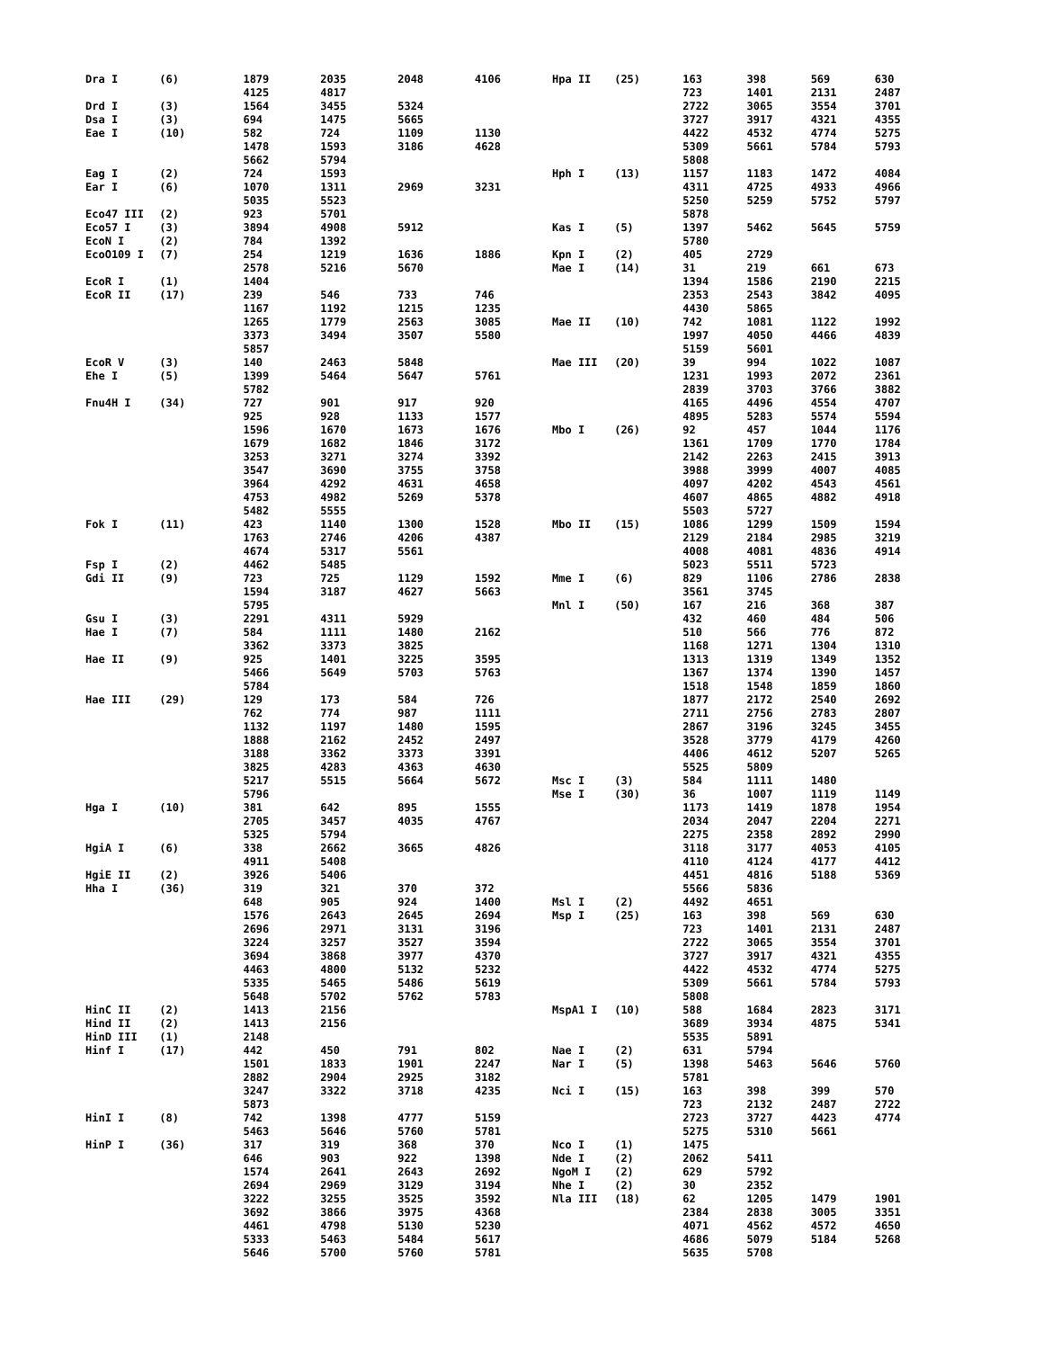| Dra I | (6) | 1879 | 2035 | 2048 | 4106 |
| | | 4125 | 4817 | | |
| Drd I | (3) | 1564 | 3455 | 5324 | |
| Dsa I | (3) | 694 | 1475 | 5665 | |
| Eae I | (10) | 582 | 724 | 1109 | 1130 |
| | | 1478 | 1593 | 3186 | 4628 |
| | | 5662 | 5794 | | |
| Eag I | (2) | 724 | 1593 | | |
| Ear I | (6) | 1070 | 1311 | 2969 | 3231 |
| | | 5035 | 5523 | | |
| Eco47 III | (2) | 923 | 5701 | | |
| Eco57 I | (3) | 3894 | 4908 | 5912 | |
| EcoN I | (2) | 784 | 1392 | | |
| EcoO109 I | (7) | 254 | 1219 | 1636 | 1886 |
| | | 2578 | 5216 | 5670 | |
| EcoR I | (1) | 1404 | | | |
| EcoR II | (17) | 239 | 546 | 733 | 746 |
| | | 1167 | 1192 | 1215 | 1235 |
| | | 1265 | 1779 | 2563 | 3085 |
| | | 3373 | 3494 | 3507 | 5580 |
| | | 5857 | | | |
| EcoR V | (3) | 140 | 2463 | 5848 | |
| Ehe I | (5) | 1399 | 5464 | 5647 | 5761 |
| | | 5782 | | | |
| Fnu4H I | (34) | 727 | 901 | 917 | 920 |
| | | 925 | 928 | 1133 | 1577 |
| | | 1596 | 1670 | 1673 | 1676 |
| | | 1679 | 1682 | 1846 | 3172 |
| | | 3253 | 3271 | 3274 | 3392 |
| | | 3547 | 3690 | 3755 | 3758 |
| | | 3964 | 4292 | 4631 | 4658 |
| | | 4753 | 4982 | 5269 | 5378 |
| | | 5482 | 5555 | | |
| Fok I | (11) | 423 | 1140 | 1300 | 1528 |
| | | 1763 | 2746 | 4206 | 4387 |
| | | 4674 | 5317 | 5561 | |
| Fsp I | (2) | 4462 | 5485 | | |
| Gdi II | (9) | 723 | 725 | 1129 | 1592 |
| | | 1594 | 3187 | 4627 | 5663 |
| | | 5795 | | | |
| Gsu I | (3) | 2291 | 4311 | 5929 | |
| Hae I | (7) | 584 | 1111 | 1480 | 2162 |
| | | 3362 | 3373 | 3825 | |
| Hae II | (9) | 925 | 1401 | 3225 | 3595 |
| | | 5466 | 5649 | 5703 | 5763 |
| | | 5784 | | | |
| Hae III | (29) | 129 | 173 | 584 | 726 |
| | | 762 | 774 | 987 | 1111 |
| | | 1132 | 1197 | 1480 | 1595 |
| | | 1888 | 2162 | 2452 | 2497 |
| | | 3188 | 3362 | 3373 | 3391 |
| | | 3825 | 4283 | 4363 | 4630 |
| | | 5217 | 5515 | 5664 | 5672 |
| | | 5796 | | | |
| Hga I | (10) | 381 | 642 | 895 | 1555 |
| | | 2705 | 3457 | 4035 | 4767 |
| | | 5325 | 5794 | | |
| HgiA I | (6) | 338 | 2662 | 3665 | 4826 |
| | | 4911 | 5408 | | |
| HgiE II | (2) | 3926 | 5406 | | |
| Hha I | (36) | 319 | 321 | 370 | 372 |
| | | 648 | 905 | 924 | 1400 |
| | | 1576 | 2643 | 2645 | 2694 |
| | | 2696 | 2971 | 3131 | 3196 |
| | | 3224 | 3257 | 3527 | 3594 |
| | | 3694 | 3868 | 3977 | 4370 |
| | | 4463 | 4800 | 5132 | 5232 |
| | | 5335 | 5465 | 5486 | 5619 |
| | | 5648 | 5702 | 5762 | 5783 |
| HinC II | (2) | 1413 | 2156 | | |
| Hind II | (2) | 1413 | 2156 | | |
| HinD III | (1) | 2148 | | | |
| Hinf I | (17) | 442 | 450 | 791 | 802 |
| | | 1501 | 1833 | 1901 | 2247 |
| | | 2882 | 2904 | 2925 | 3182 |
| | | 3247 | 3322 | 3718 | 4235 |
| | | 5873 | | | |
| HinI I | (8) | 742 | 1398 | 4777 | 5159 |
| | | 5463 | 5646 | 5760 | 5781 |
| HinP I | (36) | 317 | 319 | 368 | 370 |
| | | 646 | 903 | 922 | 1398 |
| | | 1574 | 2641 | 2643 | 2692 |
| | | 2694 | 2969 | 3129 | 3194 |
| | | 3222 | 3255 | 3525 | 3592 |
| | | 3692 | 3866 | 3975 | 4368 |
| | | 4461 | 4798 | 5130 | 5230 |
| | | 5333 | 5463 | 5484 | 5617 |
| | | 5646 | 5700 | 5760 | 5781 |
| Hpa II | (25) | 163 | 398 | 569 | 630 |
| | | 723 | 1401 | 2131 | 2487 |
| | | 2722 | 3065 | 3554 | 3701 |
| | | 3727 | 3917 | 4321 | 4355 |
| | | 4422 | 4532 | 4774 | 5275 |
| | | 5309 | 5661 | 5784 | 5793 |
| | | 5808 | | | |
| Hph I | (13) | 1157 | 1183 | 1472 | 4084 |
| | | 4311 | 4725 | 4933 | 4966 |
| | | 5250 | 5259 | 5752 | 5797 |
| | | 5878 | | | |
| Kas I | (5) | 1397 | 5462 | 5645 | 5759 |
| | | 5780 | | | |
| Kpn I | (2) | 405 | 2729 | | |
| Mae I | (14) | 31 | 219 | 661 | 673 |
| | | 1394 | 1586 | 2190 | 2215 |
| | | 2353 | 2543 | 3842 | 4095 |
| | | 4430 | 5865 | | |
| Mae II | (10) | 742 | 1081 | 1122 | 1992 |
| | | 1997 | 4050 | 4466 | 4839 |
| | | 5159 | 5601 | | |
| Mae III | (20) | 39 | 994 | 1022 | 1087 |
| | | 1231 | 1993 | 2072 | 2361 |
| | | 2839 | 3703 | 3766 | 3882 |
| | | 4165 | 4496 | 4554 | 4707 |
| | | 4895 | 5283 | 5574 | 5594 |
| Mbo I | (26) | 92 | 457 | 1044 | 1176 |
| | | 1361 | 1709 | 1770 | 1784 |
| | | 2142 | 2263 | 2415 | 3913 |
| | | 3988 | 3999 | 4007 | 4085 |
| | | 4097 | 4202 | 4543 | 4561 |
| | | 4607 | 4865 | 4882 | 4918 |
| | | 5503 | 5727 | | |
| Mbo II | (15) | 1086 | 1299 | 1509 | 1594 |
| | | 2129 | 2184 | 2985 | 3219 |
| | | 4008 | 4081 | 4836 | 4914 |
| | | 5023 | 5511 | 5723 | |
| Mme I | (6) | 829 | 1106 | 2786 | 2838 |
| | | 3561 | 3745 | | |
| Mnl I | (50) | 167 | 216 | 368 | 387 |
| | | 432 | 460 | 484 | 506 |
| | | 510 | 566 | 776 | 872 |
| | | 1168 | 1271 | 1304 | 1310 |
| | | 1313 | 1319 | 1349 | 1352 |
| | | 1367 | 1374 | 1390 | 1457 |
| | | 1518 | 1548 | 1859 | 1860 |
| | | 1877 | 2172 | 2540 | 2692 |
| | | 2711 | 2756 | 2783 | 2807 |
| | | 2867 | 3196 | 3245 | 3455 |
| | | 3528 | 3779 | 4179 | 4260 |
| | | 4406 | 4612 | 5207 | 5265 |
| | | 5525 | 5809 | | |
| Msc I | (3) | 584 | 1111 | 1480 | |
| Mse I | (30) | 36 | 1007 | 1119 | 1149 |
| | | 1173 | 1419 | 1878 | 1954 |
| | | 2034 | 2047 | 2204 | 2271 |
| | | 2275 | 2358 | 2892 | 2990 |
| | | 3118 | 3177 | 4053 | 4105 |
| | | 4110 | 4124 | 4177 | 4412 |
| | | 4451 | 4816 | 5188 | 5369 |
| | | 5566 | 5836 | | |
| Msl I | (2) | 4492 | 4651 | | |
| Msp I | (25) | 163 | 398 | 569 | 630 |
| | | 723 | 1401 | 2131 | 2487 |
| | | 2722 | 3065 | 3554 | 3701 |
| | | 3727 | 3917 | 4321 | 4355 |
| | | 4422 | 4532 | 4774 | 5275 |
| | | 5309 | 5661 | 5784 | 5793 |
| | | 5808 | | | |
| MspA1 I | (10) | 588 | 1684 | 2823 | 3171 |
| | | 3689 | 3934 | 4875 | 5341 |
| | | 5535 | 5891 | | |
| Nae I | (2) | 631 | 5794 | | |
| Nar I | (5) | 1398 | 5463 | 5646 | 5760 |
| | | 5781 | | | |
| Nci I | (15) | 163 | 398 | 399 | 570 |
| | | 723 | 2132 | 2487 | 2722 |
| | | 2723 | 3727 | 4423 | 4774 |
| | | 5275 | 5310 | 5661 | |
| Nco I | (1) | 1475 | | | |
| Nde I | (2) | 2062 | 5411 | | |
| NgoM I | (2) | 629 | 5792 | | |
| Nhe I | (2) | 30 | 2352 | | |
| Nla III | (18) | 62 | 1205 | 1479 | 1901 |
| | | 2384 | 2838 | 3005 | 3351 |
| | | 4071 | 4562 | 4572 | 4650 |
| | | 4686 | 5079 | 5184 | 5268 |
| | | 5635 | 5708 | | |